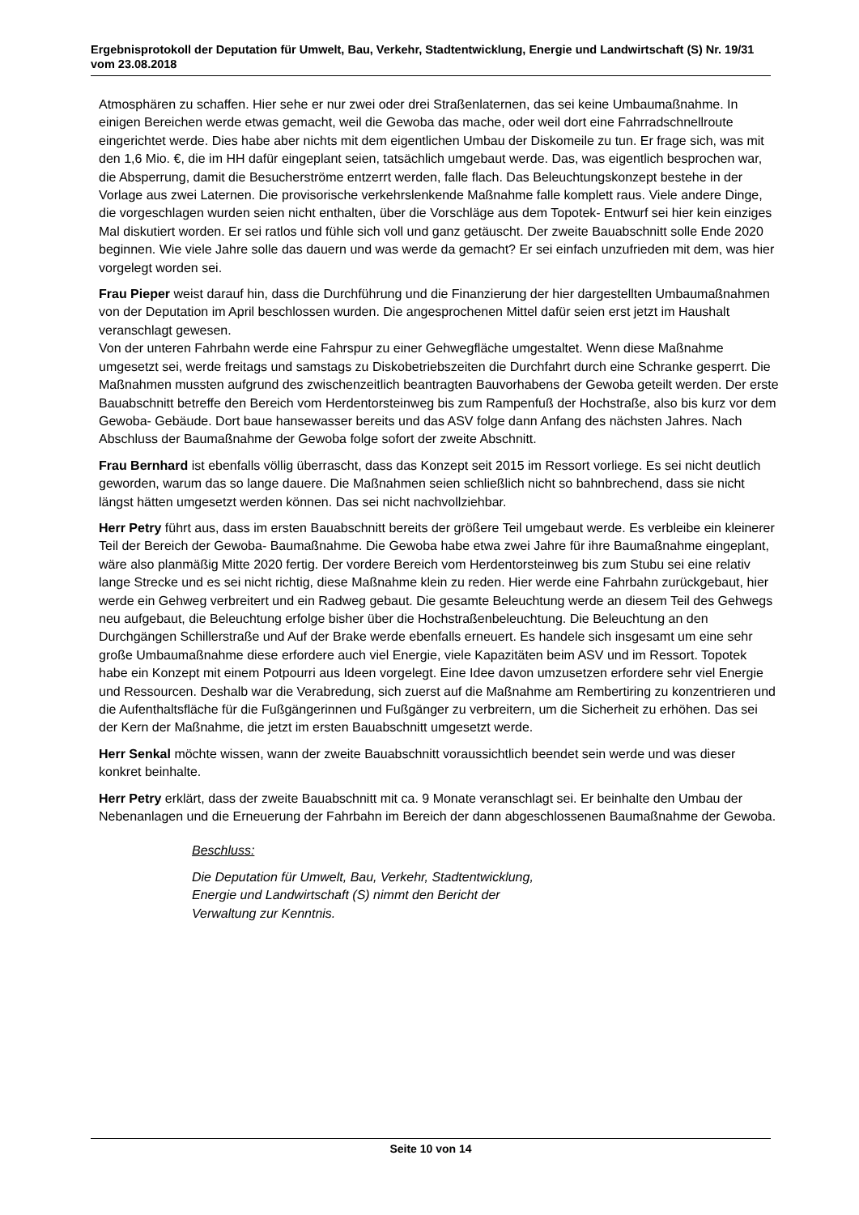Ergebnisprotokoll der Deputation für Umwelt, Bau, Verkehr, Stadtentwicklung, Energie und Landwirtschaft (S) Nr. 19/31 vom 23.08.2018
Atmosphären zu schaffen. Hier sehe er nur zwei oder drei Straßenlaternen, das sei keine Umbaumaßnahme. In einigen Bereichen werde etwas gemacht, weil die Gewoba das mache, oder weil dort eine Fahrradschnellroute eingerichtet werde. Dies habe aber nichts mit dem eigentlichen Umbau der Diskomeile zu tun. Er frage sich, was mit den 1,6 Mio. €, die im HH dafür eingeplant seien, tatsächlich umgebaut werde. Das, was eigentlich besprochen war, die Absperrung, damit die Besucherströme entzerrt werden, falle flach. Das Beleuchtungskonzept bestehe in der Vorlage aus zwei Laternen. Die provisorische verkehrslenkende Maßnahme falle komplett raus. Viele andere Dinge, die vorgeschlagen wurden seien nicht enthalten, über die Vorschläge aus dem Topotek- Entwurf sei hier kein einziges Mal diskutiert worden. Er sei ratlos und fühle sich voll und ganz getäuscht. Der zweite Bauabschnitt solle Ende 2020 beginnen. Wie viele Jahre solle das dauern und was werde da gemacht? Er sei einfach unzufrieden mit dem, was hier vorgelegt worden sei.
Frau Pieper weist darauf hin, dass die Durchführung und die Finanzierung der hier dargestellten Umbaumaßnahmen von der Deputation im April beschlossen wurden. Die angesprochenen Mittel dafür seien erst jetzt im Haushalt veranschlagt gewesen.
Von der unteren Fahrbahn werde eine Fahrspur zu einer Gehwegfläche umgestaltet. Wenn diese Maßnahme umgesetzt sei, werde freitags und samstags zu Diskobetriebszeiten die Durchfahrt durch eine Schranke gesperrt. Die Maßnahmen mussten aufgrund des zwischenzeitlich beantragten Bauvorhabens der Gewoba geteilt werden. Der erste Bauabschnitt betreffe den Bereich vom Herdentorsteinweg bis zum Rampenfuß der Hochstraße, also bis kurz vor dem Gewoba- Gebäude. Dort baue hansewasser bereits und das ASV folge dann Anfang des nächsten Jahres. Nach Abschluss der Baumaßnahme der Gewoba folge sofort der zweite Abschnitt.
Frau Bernhard ist ebenfalls völlig überrascht, dass das Konzept seit 2015 im Ressort vorliege. Es sei nicht deutlich geworden, warum das so lange dauere. Die Maßnahmen seien schließlich nicht so bahnbrechend, dass sie nicht längst hätten umgesetzt werden können. Das sei nicht nachvollziehbar.
Herr Petry führt aus, dass im ersten Bauabschnitt bereits der größere Teil umgebaut werde. Es verbleibe ein kleinerer Teil der Bereich der Gewoba- Baumaßnahme. Die Gewoba habe etwa zwei Jahre für ihre Baumaßnahme eingeplant, wäre also planmäßig Mitte 2020 fertig. Der vordere Bereich vom Herdentorsteinweg bis zum Stubu sei eine relativ lange Strecke und es sei nicht richtig, diese Maßnahme klein zu reden. Hier werde eine Fahrbahn zurückgebaut, hier werde ein Gehweg verbreitert und ein Radweg gebaut. Die gesamte Beleuchtung werde an diesem Teil des Gehwegs neu aufgebaut, die Beleuchtung erfolge bisher über die Hochstraßenbeleuchtung. Die Beleuchtung an den Durchgängen Schillerstraße und Auf der Brake werde ebenfalls erneuert. Es handele sich insgesamt um eine sehr große Umbaumaßnahme diese erfordere auch viel Energie, viele Kapazitäten beim ASV und im Ressort. Topotek habe ein Konzept mit einem Potpourri aus Ideen vorgelegt. Eine Idee davon umzusetzen erfordere sehr viel Energie und Ressourcen. Deshalb war die Verabredung, sich zuerst auf die Maßnahme am Rembertiring zu konzentrieren und die Aufenthaltsfläche für die Fußgängerinnen und Fußgänger zu verbreitern, um die Sicherheit zu erhöhen. Das sei der Kern der Maßnahme, die jetzt im ersten Bauabschnitt umgesetzt werde.
Herr Senkal möchte wissen, wann der zweite Bauabschnitt voraussichtlich beendet sein werde und was dieser konkret beinhalte.
Herr Petry erklärt, dass der zweite Bauabschnitt mit ca. 9 Monate veranschlagt sei. Er beinhalte den Umbau der Nebenanlagen und die Erneuerung der Fahrbahn im Bereich der dann abgeschlossenen Baumaßnahme der Gewoba.
Beschluss:
Die Deputation für Umwelt, Bau, Verkehr, Stadtentwicklung,
Energie und Landwirtschaft (S) nimmt den Bericht der
Verwaltung zur Kenntnis.
Seite 10 von 14